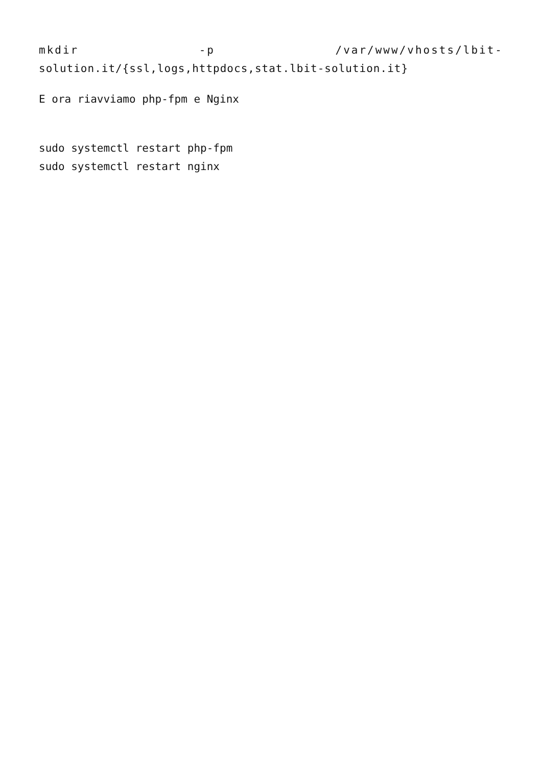mkdir -p /var/www/vhosts/lbit-
solution.it/{ssl,logs,httpdocs,stat.lbit-solution.it}
E ora riavviamo php-fpm e Nginx
sudo systemctl restart php-fpm
sudo systemctl restart nginx